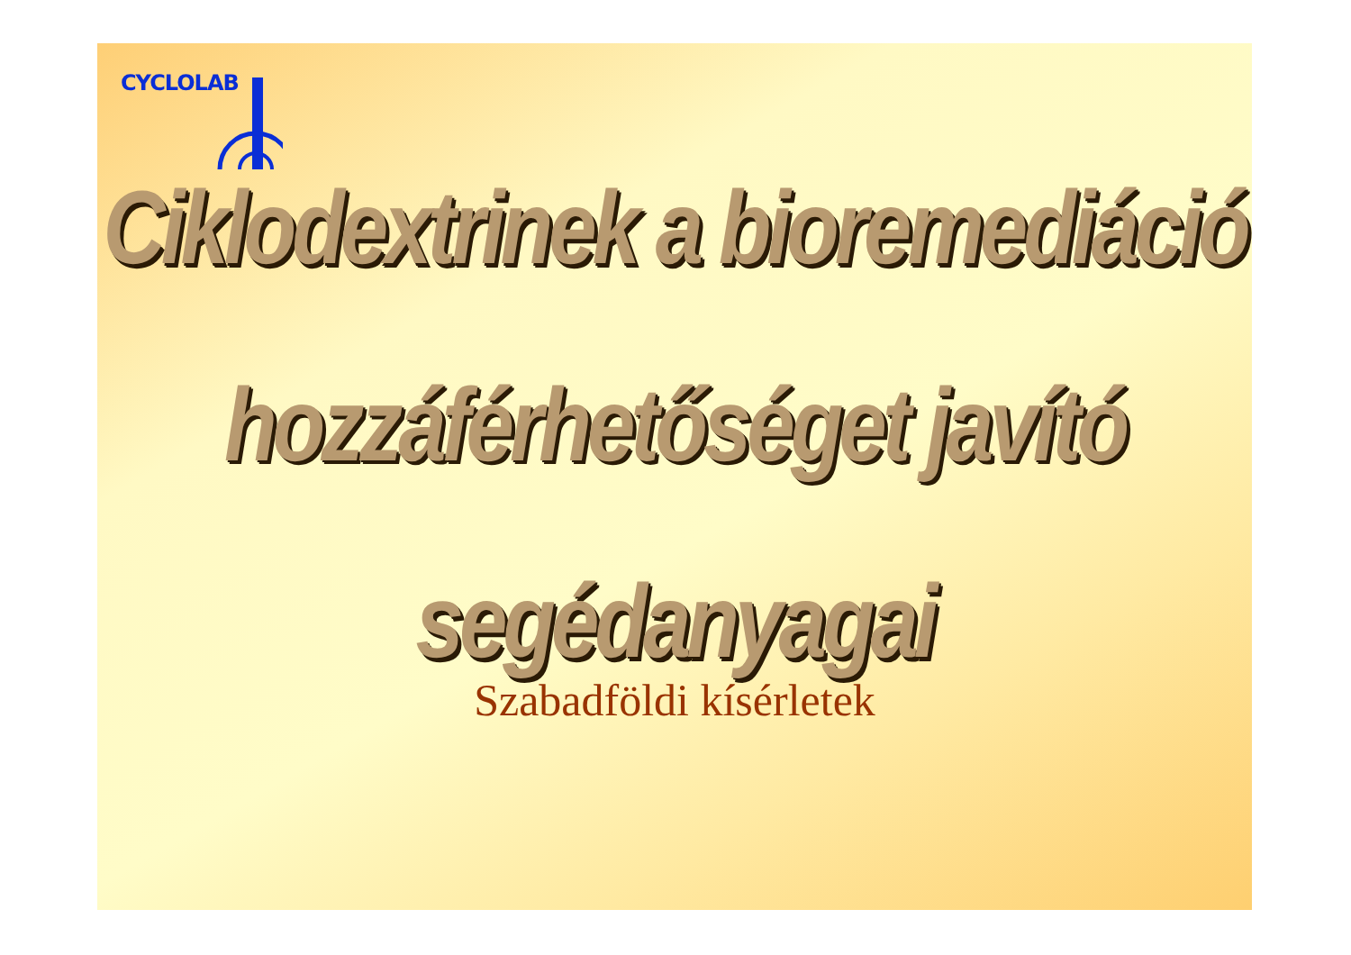CYCLOLAB
Ciklodextrinek a bioremediáció
hozzáférhetőséget javító
segédanyagai
Szabadföldi kísérletek